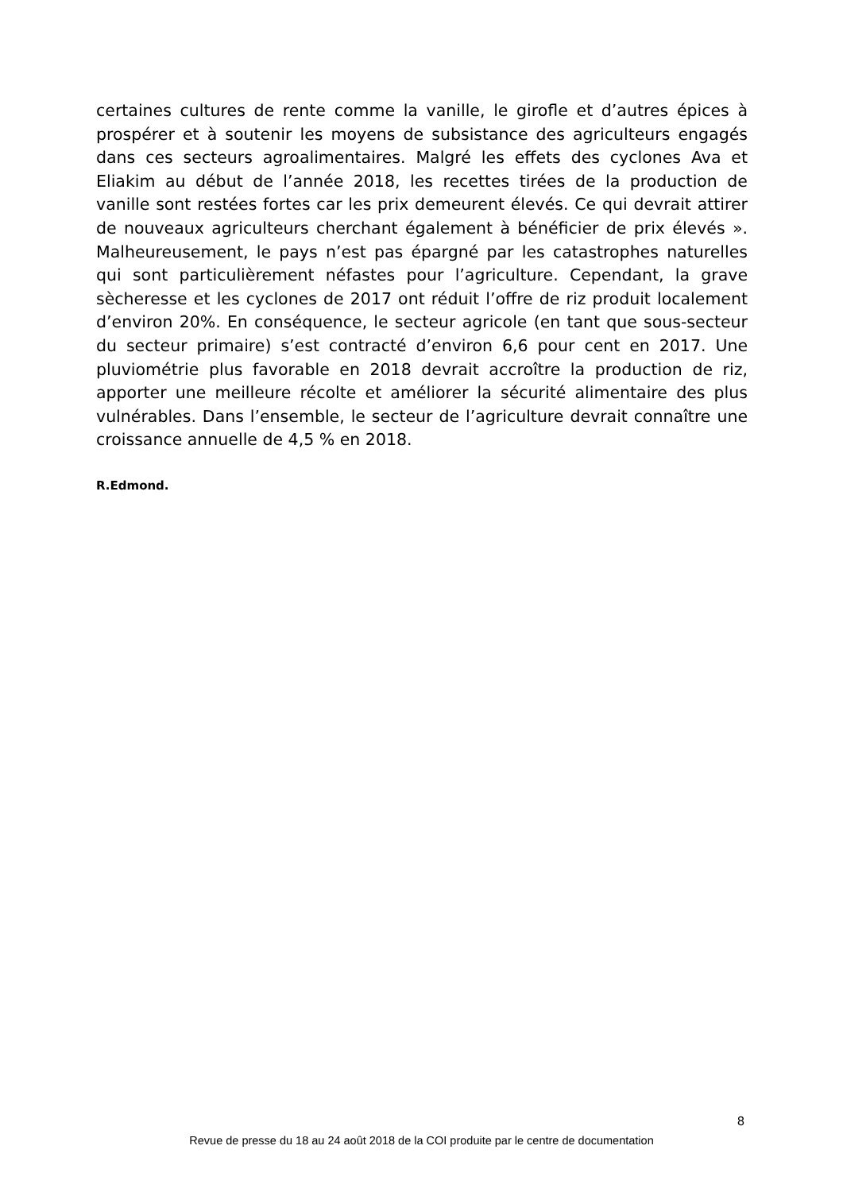certaines cultures de rente comme la vanille, le girofle et d’autres épices à prospérer et à soutenir les moyens de subsistance des agriculteurs engagés dans ces secteurs agroalimentaires. Malgré les effets des cyclones Ava et Eliakim au début de l’année 2018, les recettes tirées de la production de vanille sont restées fortes car les prix demeurent élevés. Ce qui devrait attirer de nouveaux agriculteurs cherchant également à bénéficier de prix élevés ». Malheureusement, le pays n’est pas épargné par les catastrophes naturelles qui sont particulièrement néfastes pour l’agriculture. Cependant, la grave sècheresse et les cyclones de 2017 ont réduit l’offre de riz produit localement d’environ 20%. En conséquence, le secteur agricole (en tant que sous-secteur du secteur primaire) s’est contracté d’environ 6,6 pour cent en 2017. Une pluviométrie plus favorable en 2018 devrait accroître la production de riz, apporter une meilleure récolte et améliorer la sécurité alimentaire des plus vulnérables. Dans l’ensemble, le secteur de l’agriculture devrait connaître une croissance annuelle de 4,5 % en 2018.
R.Edmond.
8
Revue de presse du 18 au 24 août 2018 de la COI produite par le centre de documentation